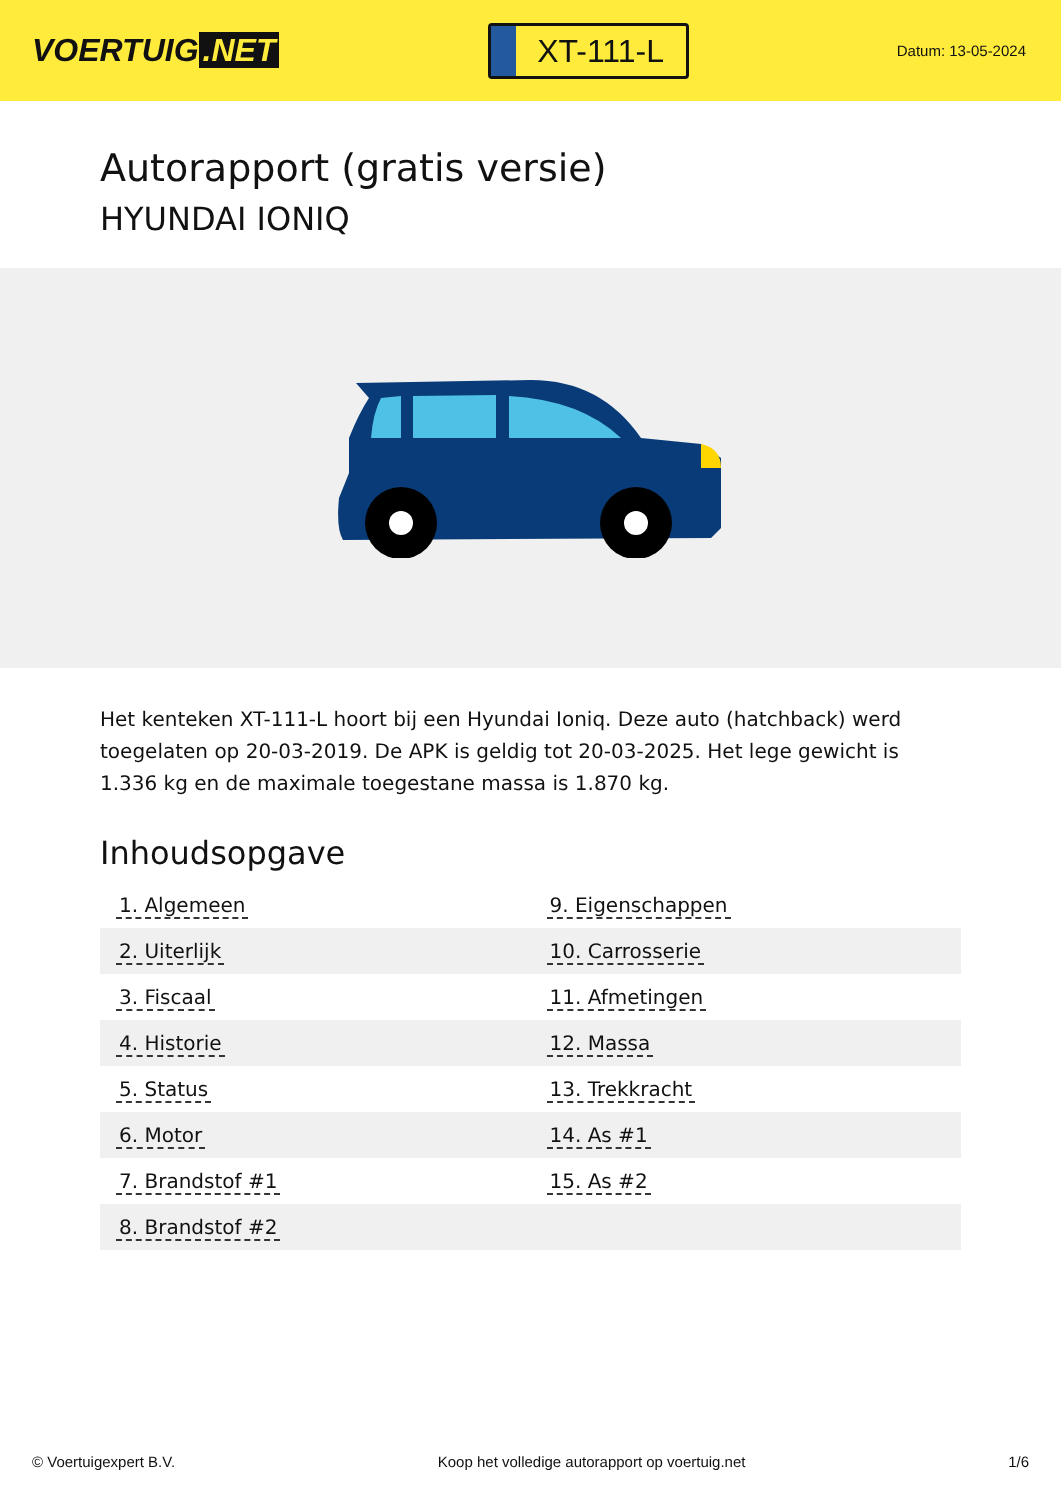VOERTUIG.NET
XT-111-L
Datum: 13-05-2024
Autorapport (gratis versie)
HYUNDAI IONIQ
Het kenteken XT-111-L hoort bij een Hyundai Ioniq. Deze auto (hatchback) werd toegelaten op 20-03-2019. De APK is geldig tot 20-03-2025. Het lege gewicht is 1.336 kg en de maximale toegestane massa is 1.870 kg.
Inhoudsopgave
| 1. Algemeen | 9. Eigenschappen |
| 2. Uiterlijk | 10. Carrosserie |
| 3. Fiscaal | 11. Afmetingen |
| 4. Historie | 12. Massa |
| 5. Status | 13. Trekkracht |
| 6. Motor | 14. As #1 |
| 7. Brandstof #1 | 15. As #2 |
| 8. Brandstof #2 | |
© Voertuigexpert B.V. Koop het volledige autorapport op voertuig.net 1/6